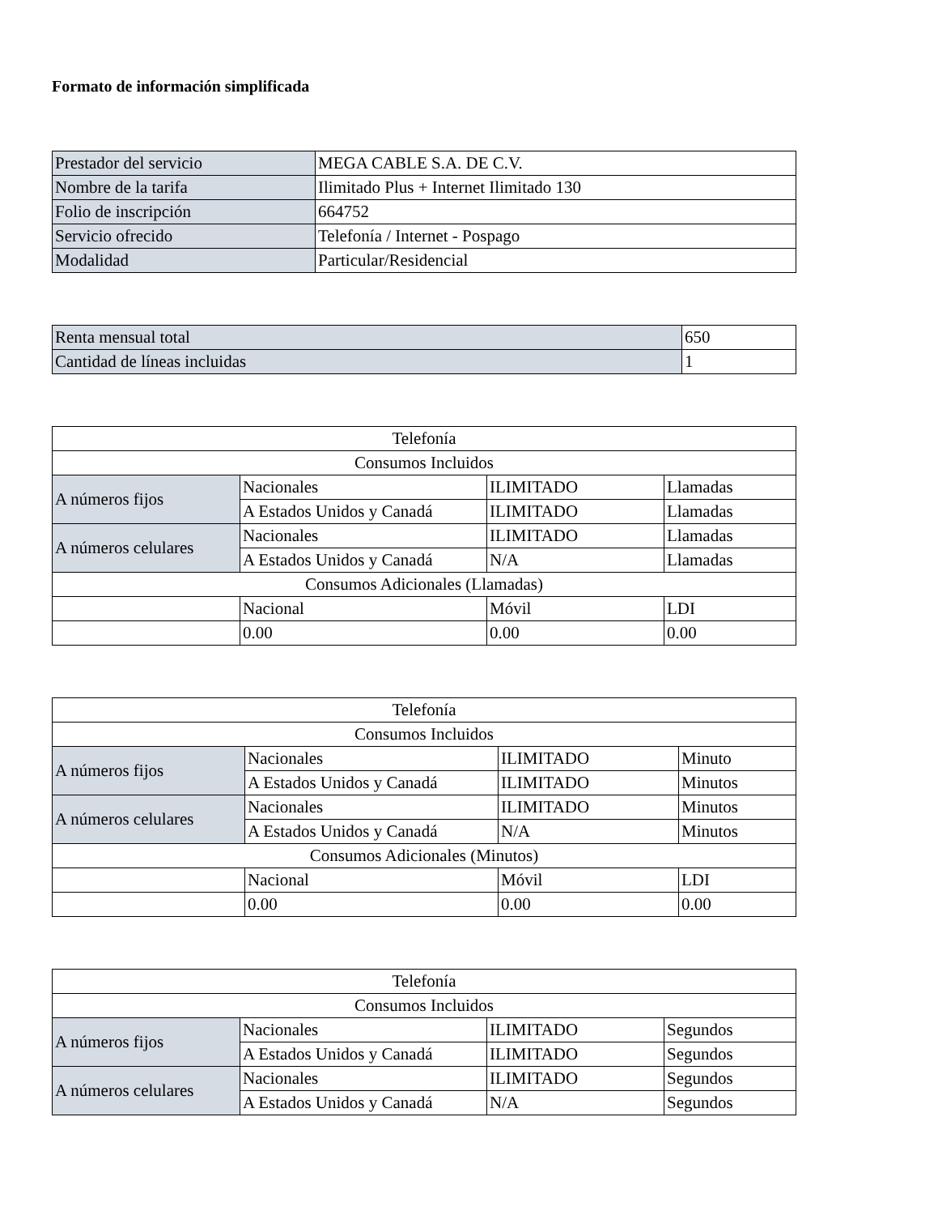Formato de información simplificada
| Prestador del servicio | MEGA CABLE S.A. DE C.V. |
| Nombre de la tarifa | Ilimitado Plus + Internet Ilimitado 130 |
| Folio de inscripción | 664752 |
| Servicio ofrecido | Telefonía / Internet - Pospago |
| Modalidad | Particular/Residencial |
| Renta mensual total | 650 |
| Cantidad de líneas incluidas | 1 |
| Telefonía | | | |
| Consumos Incluidos | | | |
| A números fijos | Nacionales | ILIMITADO | Llamadas |
| | A Estados Unidos y Canadá | ILIMITADO | Llamadas |
| A números celulares | Nacionales | ILIMITADO | Llamadas |
| | A Estados Unidos y Canadá | N/A | Llamadas |
| Consumos Adicionales (Llamadas) | | | |
| | Nacional | Móvil | LDI |
| | 0.00 | 0.00 | 0.00 |
| Telefonía | | | |
| Consumos Incluidos | | | |
| A números fijos | Nacionales | ILIMITADO | Minuto |
| | A Estados Unidos y Canadá | ILIMITADO | Minutos |
| A números celulares | Nacionales | ILIMITADO | Minutos |
| | A Estados Unidos y Canadá | N/A | Minutos |
| Consumos Adicionales (Minutos) | | | |
| | Nacional | Móvil | LDI |
| | 0.00 | 0.00 | 0.00 |
| Telefonía | | | |
| Consumos Incluidos | | | |
| A números fijos | Nacionales | ILIMITADO | Segundos |
| | A Estados Unidos y Canadá | ILIMITADO | Segundos |
| A números celulares | Nacionales | ILIMITADO | Segundos |
| | A Estados Unidos y Canadá | N/A | Segundos |